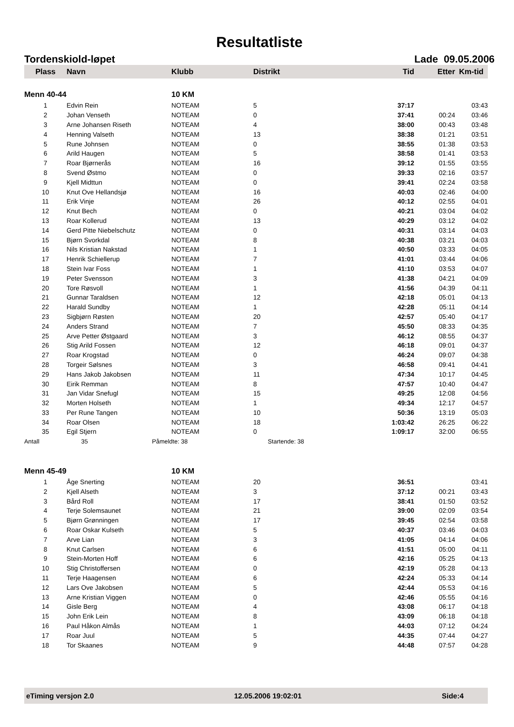Resultatliste
Tordenskiold-løpet Lade 09.05.2006
| Plass | Navn | Klubb | Distrikt | Tid | Etter | Km-tid |
| --- | --- | --- | --- | --- | --- | --- |
| Menn 40-44 | | 10 KM | | | | |
| 1 | Edvin Rein | NOTEAM | 5 | 37:17 | | 03:43 |
| 2 | Johan Venseth | NOTEAM | 0 | 37:41 | 00:24 | 03:46 |
| 3 | Arne Johansen Riseth | NOTEAM | 4 | 38:00 | 00:43 | 03:48 |
| 4 | Henning Valseth | NOTEAM | 13 | 38:38 | 01:21 | 03:51 |
| 5 | Rune Johnsen | NOTEAM | 0 | 38:55 | 01:38 | 03:53 |
| 6 | Arild Haugen | NOTEAM | 5 | 38:58 | 01:41 | 03:53 |
| 7 | Roar Bjørnerås | NOTEAM | 16 | 39:12 | 01:55 | 03:55 |
| 8 | Svend Østmo | NOTEAM | 0 | 39:33 | 02:16 | 03:57 |
| 9 | Kjell Midttun | NOTEAM | 0 | 39:41 | 02:24 | 03:58 |
| 10 | Knut Ove Hellandsjø | NOTEAM | 16 | 40:03 | 02:46 | 04:00 |
| 11 | Erik Vinje | NOTEAM | 26 | 40:12 | 02:55 | 04:01 |
| 12 | Knut Bech | NOTEAM | 0 | 40:21 | 03:04 | 04:02 |
| 13 | Roar Kollerud | NOTEAM | 13 | 40:29 | 03:12 | 04:02 |
| 14 | Gerd Pitte Niebelschutz | NOTEAM | 0 | 40:31 | 03:14 | 04:03 |
| 15 | Bjørn Svorkdal | NOTEAM | 8 | 40:38 | 03:21 | 04:03 |
| 16 | Nils Kristian Nakstad | NOTEAM | 1 | 40:50 | 03:33 | 04:05 |
| 17 | Henrik Schiellerup | NOTEAM | 7 | 41:01 | 03:44 | 04:06 |
| 18 | Stein Ivar Foss | NOTEAM | 1 | 41:10 | 03:53 | 04:07 |
| 19 | Peter Svensson | NOTEAM | 3 | 41:38 | 04:21 | 04:09 |
| 20 | Tore Røsvoll | NOTEAM | 1 | 41:56 | 04:39 | 04:11 |
| 21 | Gunnar Taraldsen | NOTEAM | 12 | 42:18 | 05:01 | 04:13 |
| 22 | Harald Sundby | NOTEAM | 1 | 42:28 | 05:11 | 04:14 |
| 23 | Sigbjørn Røsten | NOTEAM | 20 | 42:57 | 05:40 | 04:17 |
| 24 | Anders Strand | NOTEAM | 7 | 45:50 | 08:33 | 04:35 |
| 25 | Arve Petter Østgaard | NOTEAM | 3 | 46:12 | 08:55 | 04:37 |
| 26 | Stig Arild Fossen | NOTEAM | 12 | 46:18 | 09:01 | 04:37 |
| 27 | Roar Krogstad | NOTEAM | 0 | 46:24 | 09:07 | 04:38 |
| 28 | Torgeir Sølsnes | NOTEAM | 3 | 46:58 | 09:41 | 04:41 |
| 29 | Hans Jakob Jakobsen | NOTEAM | 11 | 47:34 | 10:17 | 04:45 |
| 30 | Eirik Remman | NOTEAM | 8 | 47:57 | 10:40 | 04:47 |
| 31 | Jan Vidar Snefugl | NOTEAM | 15 | 49:25 | 12:08 | 04:56 |
| 32 | Morten Holseth | NOTEAM | 1 | 49:34 | 12:17 | 04:57 |
| 33 | Per Rune Tangen | NOTEAM | 10 | 50:36 | 13:19 | 05:03 |
| 34 | Roar Olsen | NOTEAM | 18 | 1:03:42 | 26:25 | 06:22 |
| 35 | Egil Stjern | NOTEAM | 0 | 1:09:17 | 32:00 | 06:55 |
| Antall | 35 | Påmeldte: 38 | Startende: 38 | | | |
| Menn 45-49 | | 10 KM | | | | |
| 1 | Åge Snerting | NOTEAM | 20 | 36:51 | | 03:41 |
| 2 | Kjell Alseth | NOTEAM | 3 | 37:12 | 00:21 | 03:43 |
| 3 | Bård Roll | NOTEAM | 17 | 38:41 | 01:50 | 03:52 |
| 4 | Terje Solemsaunet | NOTEAM | 21 | 39:00 | 02:09 | 03:54 |
| 5 | Bjørn Grønningen | NOTEAM | 17 | 39:45 | 02:54 | 03:58 |
| 6 | Roar Oskar Kulseth | NOTEAM | 5 | 40:37 | 03:46 | 04:03 |
| 7 | Arve Lian | NOTEAM | 3 | 41:05 | 04:14 | 04:06 |
| 8 | Knut Carlsen | NOTEAM | 6 | 41:51 | 05:00 | 04:11 |
| 9 | Stein-Morten Hoff | NOTEAM | 6 | 42:16 | 05:25 | 04:13 |
| 10 | Stig Christoffersen | NOTEAM | 0 | 42:19 | 05:28 | 04:13 |
| 11 | Terje Haagensen | NOTEAM | 6 | 42:24 | 05:33 | 04:14 |
| 12 | Lars Ove Jakobsen | NOTEAM | 5 | 42:44 | 05:53 | 04:16 |
| 13 | Arne Kristian Viggen | NOTEAM | 0 | 42:46 | 05:55 | 04:16 |
| 14 | Gisle Berg | NOTEAM | 4 | 43:08 | 06:17 | 04:18 |
| 15 | John Erik Lein | NOTEAM | 8 | 43:09 | 06:18 | 04:18 |
| 16 | Paul Håkon Almås | NOTEAM | 1 | 44:03 | 07:12 | 04:24 |
| 17 | Roar Juul | NOTEAM | 5 | 44:35 | 07:44 | 04:27 |
| 18 | Tor Skaanes | NOTEAM | 9 | 44:48 | 07:57 | 04:28 |
eTiming versjon 2.0 12.05.2006 19:02:01 Side:4